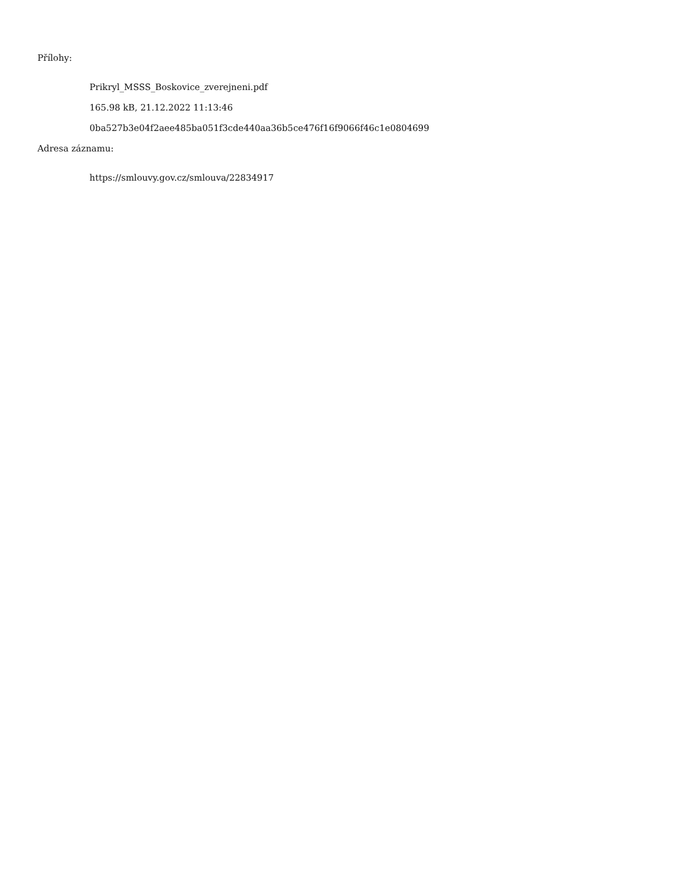Přílohy:
Prikryl_MSSS_Boskovice_zverejneni.pdf
165.98 kB, 21.12.2022 11:13:46
0ba527b3e04f2aee485ba051f3cde440aa36b5ce476f16f9066f46c1e0804699
Adresa záznamu:
https://smlouvy.gov.cz/smlouva/22834917